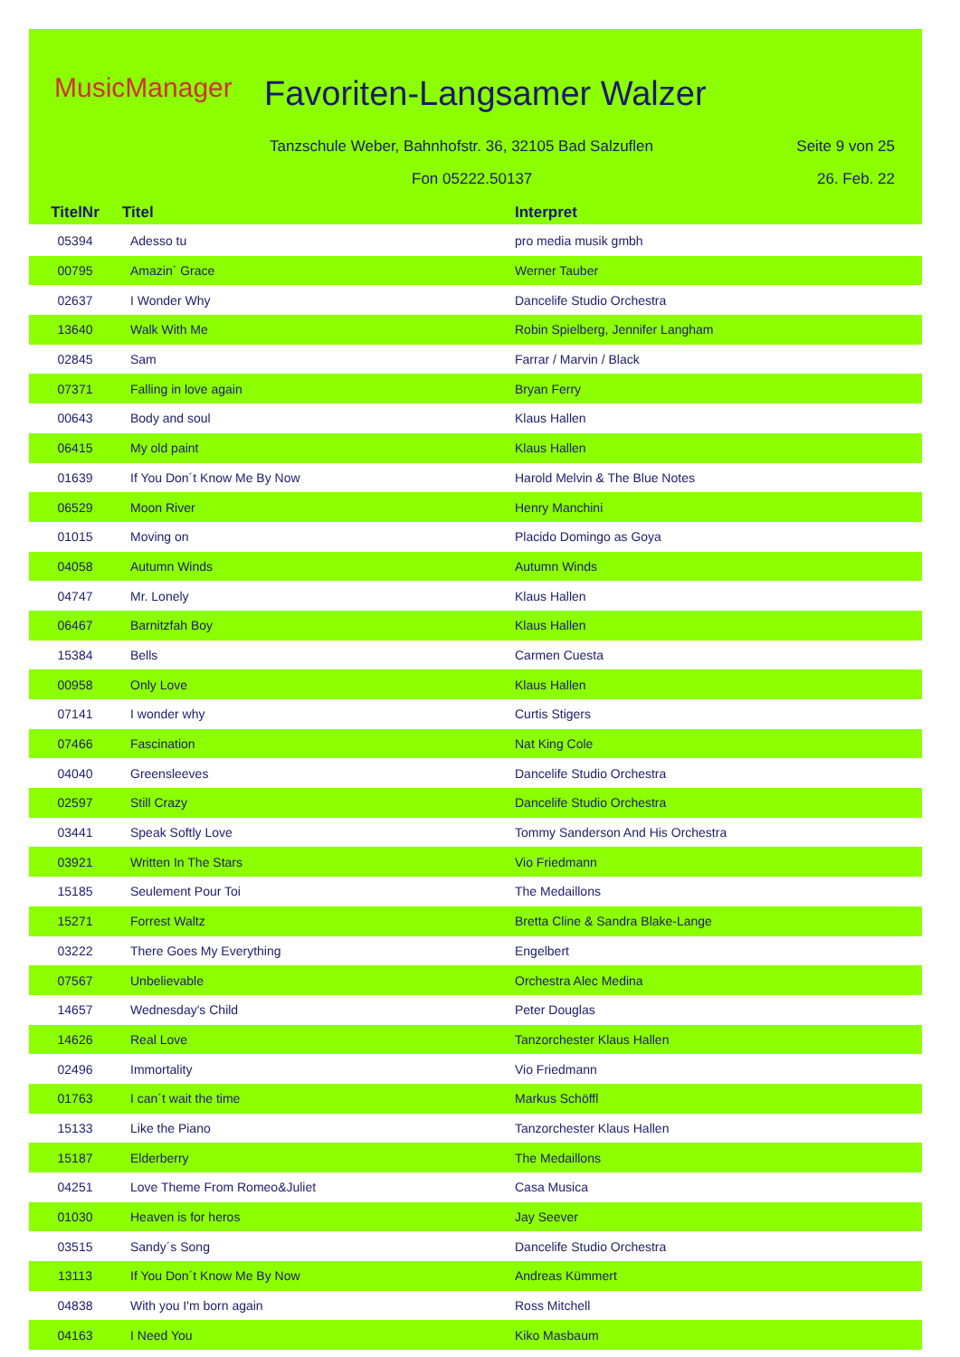MusicManager Favoriten-Langsamer Walzer
Tanzschule Weber, Bahnhofstr. 36, 32105 Bad Salzuflen
Seite 9 von 25
Fon 05222.50137 26. Feb. 22
| TitelNr | Titel | Interpret |
| --- | --- | --- |
| 05394 | Adesso tu | pro media musik gmbh |
| 00795 | Amazin´ Grace | Werner Tauber |
| 02637 | I Wonder Why | Dancelife Studio Orchestra |
| 13640 | Walk With Me | Robin Spielberg, Jennifer Langham |
| 02845 | Sam | Farrar / Marvin / Black |
| 07371 | Falling in love again | Bryan Ferry |
| 00643 | Body and soul | Klaus Hallen |
| 06415 | My old paint | Klaus Hallen |
| 01639 | If You Don´t Know Me By Now | Harold Melvin & The Blue Notes |
| 06529 | Moon River | Henry Manchini |
| 01015 | Moving on | Placido Domingo as Goya |
| 04058 | Autumn Winds | Autumn Winds |
| 04747 | Mr. Lonely | Klaus Hallen |
| 06467 | Barnitzfah Boy | Klaus Hallen |
| 15384 | Bells | Carmen Cuesta |
| 00958 | Only Love | Klaus Hallen |
| 07141 | I wonder why | Curtis Stigers |
| 07466 | Fascination | Nat King Cole |
| 04040 | Greensleeves | Dancelife Studio Orchestra |
| 02597 | Still Crazy | Dancelife Studio Orchestra |
| 03441 | Speak Softly Love | Tommy Sanderson And His Orchestra |
| 03921 | Written In The Stars | Vio Friedmann |
| 15185 | Seulement Pour Toi | The Medaillons |
| 15271 | Forrest Waltz | Bretta Cline & Sandra Blake-Lange |
| 03222 | There Goes My Everything | Engelbert |
| 07567 | Unbelievable | Orchestra Alec Medina |
| 14657 | Wednesday's Child | Peter Douglas |
| 14626 | Real Love | Tanzorchester Klaus Hallen |
| 02496 | Immortality | Vio Friedmann |
| 01763 | I can´t wait the time | Markus Schöffl |
| 15133 | Like the Piano | Tanzorchester Klaus Hallen |
| 15187 | Elderberry | The Medaillons |
| 04251 | Love Theme From Romeo&Juliet | Casa Musica |
| 01030 | Heaven is for heros | Jay Seever |
| 03515 | Sandy´s Song | Dancelife Studio Orchestra |
| 13113 | If You Don´t Know Me By Now | Andreas Kümmert |
| 04838 | With you I'm born again | Ross Mitchell |
| 04163 | I Need You | Kiko Masbaum |